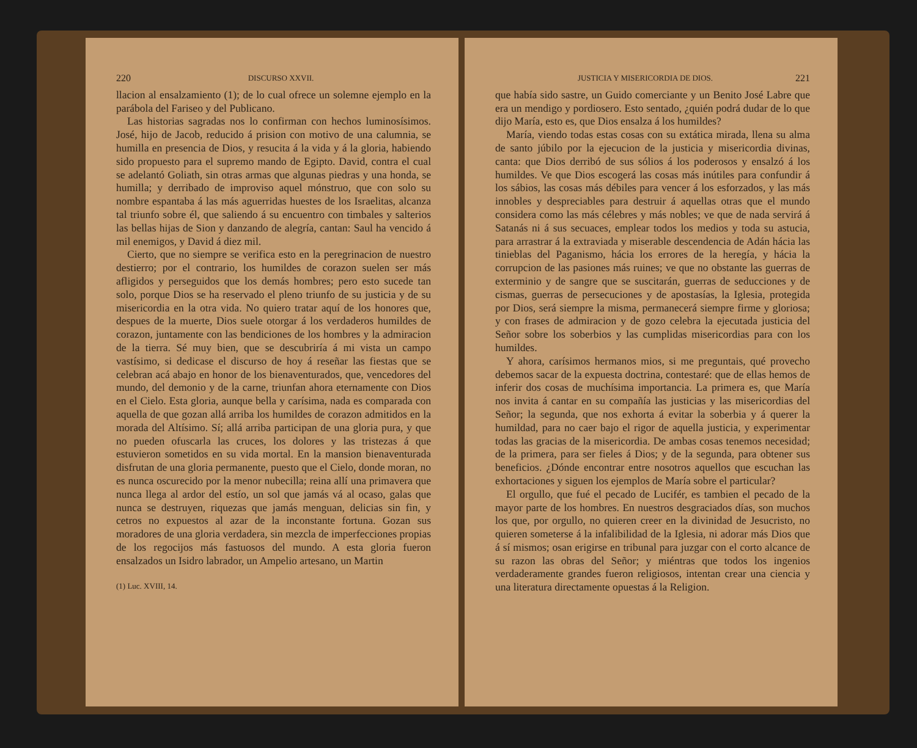220 DISCURSO XXVII.
llacion al ensalzamiento (1); de lo cual ofrece un solemne ejemplo en la parábola del Fariseo y del Publicano.
Las historias sagradas nos lo confirman con hechos luminosísimos. José, hijo de Jacob, reducido á prision con motivo de una calumnia, se humilla en presencia de Dios, y resucita á la vida y á la gloria, habiendo sido propuesto para el supremo mando de Egipto. David, contra el cual se adelantó Goliath, sin otras armas que algunas piedras y una honda, se humilla; y derribado de improviso aquel mónstruo, que con solo su nombre espantaba á las más aguerridas huestes de los Israelitas, alcanza tal triunfo sobre él, que saliendo á su encuentro con timbales y salterios las bellas hijas de Sion y danzando de alegría, cantan: Saul ha vencido á mil enemigos, y David á diez mil.
Cierto, que no siempre se verifica esto en la peregrinacion de nuestro destierro; por el contrario, los humildes de corazon suelen ser más afligidos y perseguidos que los demás hombres; pero esto sucede tan solo, porque Dios se ha reservado el pleno triunfo de su justicia y de su misericordia en la otra vida. No quiero tratar aquí de los honores que, despues de la muerte, Dios suele otorgar á los verdaderos humildes de corazon, juntamente con las bendiciones de los hombres y la admiracion de la tierra. Sé muy bien, que se descubriría á mi vista un campo vastísimo, si dedicase el discurso de hoy á reseñar las fiestas que se celebran acá abajo en honor de los bienaventurados, que, vencedores del mundo, del demonio y de la carne, triunfan ahora eternamente con Dios en el Cielo. Esta gloria, aunque bella y carísima, nada es comparada con aquella de que gozan allá arriba los humildes de corazon admitidos en la morada del Altísimo. Sí; allá arriba participan de una gloria pura, y que no pueden ofuscarla las cruces, los dolores y las tristezas á que estuvieron sometidos en su vida mortal. En la mansion bienaventurada disfrutan de una gloria permanente, puesto que el Cielo, donde moran, no es nunca oscurecido por la menor nubecilla; reina allí una primavera que nunca llega al ardor del estío, un sol que jamás vá al ocaso, galas que nunca se destruyen, riquezas que jamás menguan, delicias sin fin, y cetros no expuestos al azar de la inconstante fortuna. Gozan sus moradores de una gloria verdadera, sin mezcla de imperfecciones propias de los regocijos más fastuosos del mundo. A esta gloria fueron ensalzados un Isidro labrador, un Ampelio artesano, un Martin
(1) Luc. XVIII, 14.
JUSTICIA Y MISERICORDIA DE DIOS. 221
que había sido sastre, un Guido comerciante y un Benito José Labre que era un mendigo y pordiosero. Esto sentado, ¿quién podrá dudar de lo que dijo María, esto es, que Dios ensalza á los humildes?
María, viendo todas estas cosas con su extática mirada, llena su alma de santo júbilo por la ejecucion de la justicia y misericordia divinas, canta: que Dios derribó de sus sólios á los poderosos y ensalzó á los humildes. Ve que Dios escogerá las cosas más inútiles para confundir á los sábios, las cosas más débiles para vencer á los esforzados, y las más innobles y despreciables para destruir á aquellas otras que el mundo considera como las más célebres y más nobles; ve que de nada servirá á Satanás ni á sus secuaces, emplear todos los medios y toda su astucia, para arrastrar á la extraviada y miserable descendencia de Adán hácia las tinieblas del Paganismo, hácia los errores de la heregía, y hácia la corrupcion de las pasiones más ruines; ve que no obstante las guerras de exterminio y de sangre que se suscitarán, guerras de seducciones y de cismas, guerras de persecuciones y de apostasías, la Iglesia, protegida por Dios, será siempre la misma, permanecerá siempre firme y gloriosa; y con frases de admiracion y de gozo celebra la ejecutada justicia del Señor sobre los soberbios y las cumplidas misericordias para con los humildes.
Y ahora, carísimos hermanos mios, si me preguntais, qué provecho debemos sacar de la expuesta doctrina, contestaré: que de ellas hemos de inferir dos cosas de muchísima importancia. La primera es, que María nos invita á cantar en su compañía las justicias y las misericordias del Señor; la segunda, que nos exhorta á evitar la soberbia y á querer la humildad, para no caer bajo el rigor de aquella justicia, y experimentar todas las gracias de la misericordia. De ambas cosas tenemos necesidad; de la primera, para ser fieles á Dios; y de la segunda, para obtener sus beneficios. ¿Dónde encontrar entre nosotros aquellos que escuchan las exhortaciones y siguen los ejemplos de María sobre el particular?
El orgullo, que fué el pecado de Lucifér, es tambien el pecado de la mayor parte de los hombres. En nuestros desgraciados días, son muchos los que, por orgullo, no quieren creer en la divinidad de Jesucristo, no quieren someterse á la infalibilidad de la Iglesia, ni adorar más Dios que á sí mismos; osan erigirse en tribunal para juzgar con el corto alcance de su razon las obras del Señor; y miéntras que todos los ingenios verdaderamente grandes fueron religiosos, intentan crear una ciencia y una literatura directamente opuestas á la Religion.